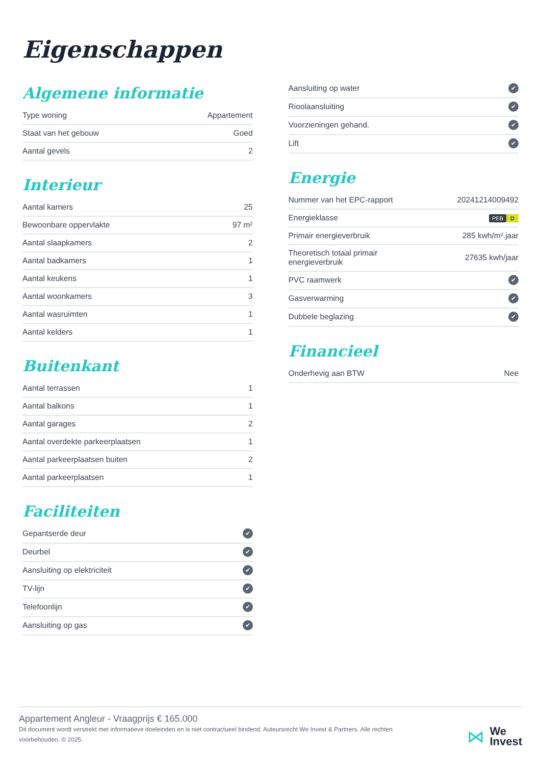Eigenschappen
Algemene informatie
| Type woning | Appartement |
| Staat van het gebouw | Goed |
| Aantal gevels | 2 |
Interieur
| Aantal kamers | 25 |
| Bewoonbare oppervlakte | 97 m² |
| Aantal slaapkamers | 2 |
| Aantal badkamers | 1 |
| Aantal keukens | 1 |
| Aantal woonkamers | 3 |
| Aantal wasruimten | 1 |
| Aantal kelders | 1 |
Buitenkant
| Aantal terrassen | 1 |
| Aantal balkons | 1 |
| Aantal garages | 2 |
| Aantal overdekte parkeerplaatsen | 1 |
| Aantal parkeerplaatsen buiten | 2 |
| Aantal parkeerplaatsen | 1 |
Faciliteiten
| Gepantserde deur | ✔ |
| Deurbel | ✔ |
| Aansluiting op elektriciteit | ✔ |
| TV-lijn | ✔ |
| Telefoonlijn | ✔ |
| Aansluiting op gas | ✔ |
| Aansluiting op water | ✔ |
| Rioolaansluiting | ✔ |
| Voorzieningen gehand. | ✔ |
| Lift | ✔ |
Energie
| Nummer van het EPC-rapport | 20241214009492 |
| Energieklasse | PEB D |
| Primair energieverbruik | 285 kwh/m².jaar |
| Theoretisch totaal primair energieverbruik | 27635 kwh/jaar |
| PVC raamwerk | ✔ |
| Gasverwarming | ✔ |
| Dubbele beglazing | ✔ |
Financieel
| Onderhevig aan BTW | Nee |
Appartement Angleur - Vraagprijs € 165.000
Dit document wordt verstrekt met informatieve doeleinden en is niet contractueel bindend. Auteursrecht We Invest & Partners. Alle rechten voorbehouden. © 2025.
⋈ We
Invest